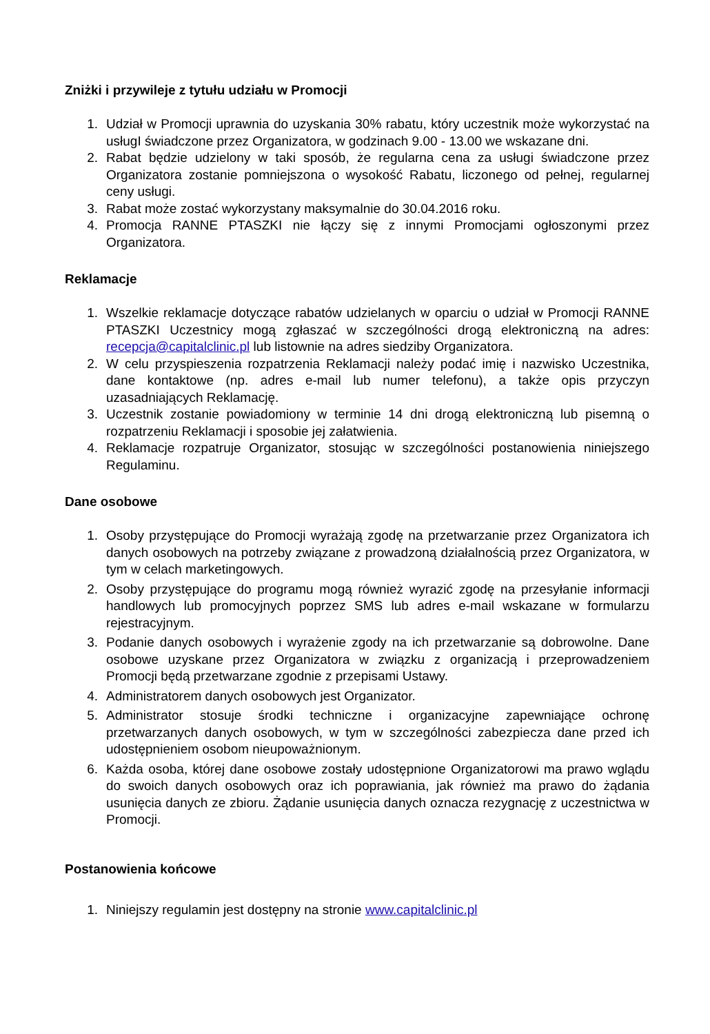Zniżki i przywileje z tytułu udziału w Promocji
1. Udział w Promocji uprawnia do uzyskania 30% rabatu, który uczestnik może wykorzystać na usługI świadczone przez Organizatora, w godzinach 9.00 - 13.00 we wskazane dni.
2. Rabat będzie udzielony w taki sposób, że regularna cena za usługi świadczone przez Organizatora zostanie pomniejszona o wysokość Rabatu, liczonego od pełnej, regularnej ceny usługi.
3. Rabat może zostać wykorzystany maksymalnie do 30.04.2016 roku.
4. Promocja RANNE PTASZKI nie łączy się z innymi Promocjami ogłoszonymi przez Organizatora.
Reklamacje
1. Wszelkie reklamacje dotyczące rabatów udzielanych w oparciu o udział w Promocji RANNE PTASZKI Uczestnicy mogą zgłaszać w szczególności drogą elektroniczną na adres: recepcja@capitalclinic.pl lub listownie na adres siedziby Organizatora.
2. W celu przyspieszenia rozpatrzenia Reklamacji należy podać imię i nazwisko Uczestnika, dane kontaktowe (np. adres e-mail lub numer telefonu), a także opis przyczyn uzasadniających Reklamację.
3. Uczestnik zostanie powiadomiony w terminie 14 dni drogą elektroniczną lub pisemną o rozpatrzeniu Reklamacji i sposobie jej załatwienia.
4. Reklamacje rozpatruje Organizator, stosując w szczególności postanowienia niniejszego Regulaminu.
Dane osobowe
1. Osoby przystępujące do Promocji wyrażają zgodę na przetwarzanie przez Organizatora ich danych osobowych na potrzeby związane z prowadzoną działalnością przez Organizatora, w tym w celach marketingowych.
2. Osoby przystępujące do programu mogą również wyrazić zgodę na przesyłanie informacji handlowych lub promocyjnych poprzez SMS lub adres e-mail wskazane w formularzu rejestracyjnym.
3. Podanie danych osobowych i wyrażenie zgody na ich przetwarzanie są dobrowolne. Dane osobowe uzyskane przez Organizatora w związku z organizacją i przeprowadzeniem Promocji będą przetwarzane zgodnie z przepisami Ustawy.
4. Administratorem danych osobowych jest Organizator.
5. Administrator stosuje środki techniczne i organizacyjne zapewniające ochronę przetwarzanych danych osobowych, w tym w szczególności zabezpiecza dane przed ich udostępnieniem osobom nieupoważnionym.
6. Każda osoba, której dane osobowe zostały udostępnione Organizatorowi ma prawo wglądu do swoich danych osobowych oraz ich poprawiania, jak również ma prawo do żądania usunięcia danych ze zbioru. Żądanie usunięcia danych oznacza rezygnację z uczestnictwa w Promocji.
Postanowienia końcowe
1. Niniejszy regulamin jest dostępny na stronie www.capitalclinic.pl